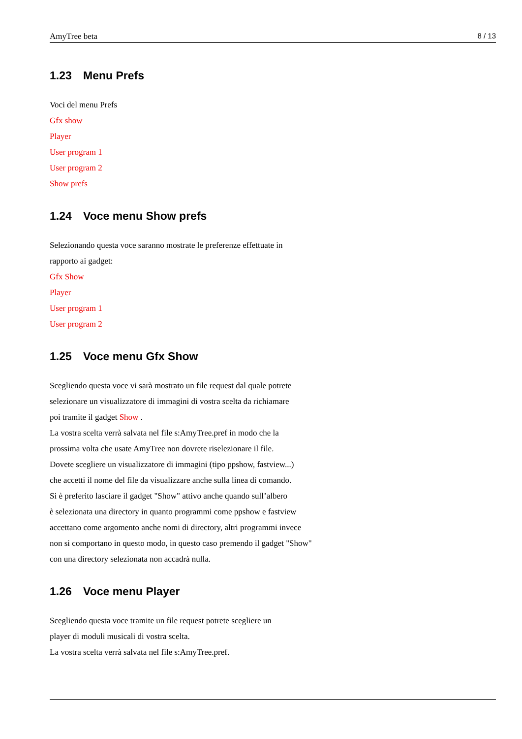AmyTree beta 8 / 13
1.23 Menu Prefs
Voci del menu Prefs
Gfx show
Player
User program 1
User program 2
Show prefs
1.24 Voce menu Show prefs
Selezionando questa voce saranno mostrate le preferenze effettuate in
rapporto ai gadget:
Gfx Show
Player
User program 1
User program 2
1.25 Voce menu Gfx Show
Scegliendo questa voce vi sarà mostrato un file request dal quale potrete
selezionare un visualizzatore di immagini di vostra scelta da richiamare
poi tramite il gadget Show .
La vostra scelta verrà salvata nel file s:AmyTree.pref in modo che la
prossima volta che usate AmyTree non dovrete riselezionare il file.
Dovete scegliere un visualizzatore di immagini (tipo ppshow, fastview...)
che accetti il nome del file da visualizzare anche sulla linea di comando.
Si è preferito lasciare il gadget "Show" attivo anche quando sull’albero
è selezionata una directory in quanto programmi come ppshow e fastview
accettano come argomento anche nomi di directory, altri programmi invece
non si comportano in questo modo, in questo caso premendo il gadget "Show"
con una directory selezionata non accadrà nulla.
1.26 Voce menu Player
Scegliendo questa voce tramite un file request potrete scegliere un
player di moduli musicali di vostra scelta.
La vostra scelta verrà salvata nel file s:AmyTree.pref.